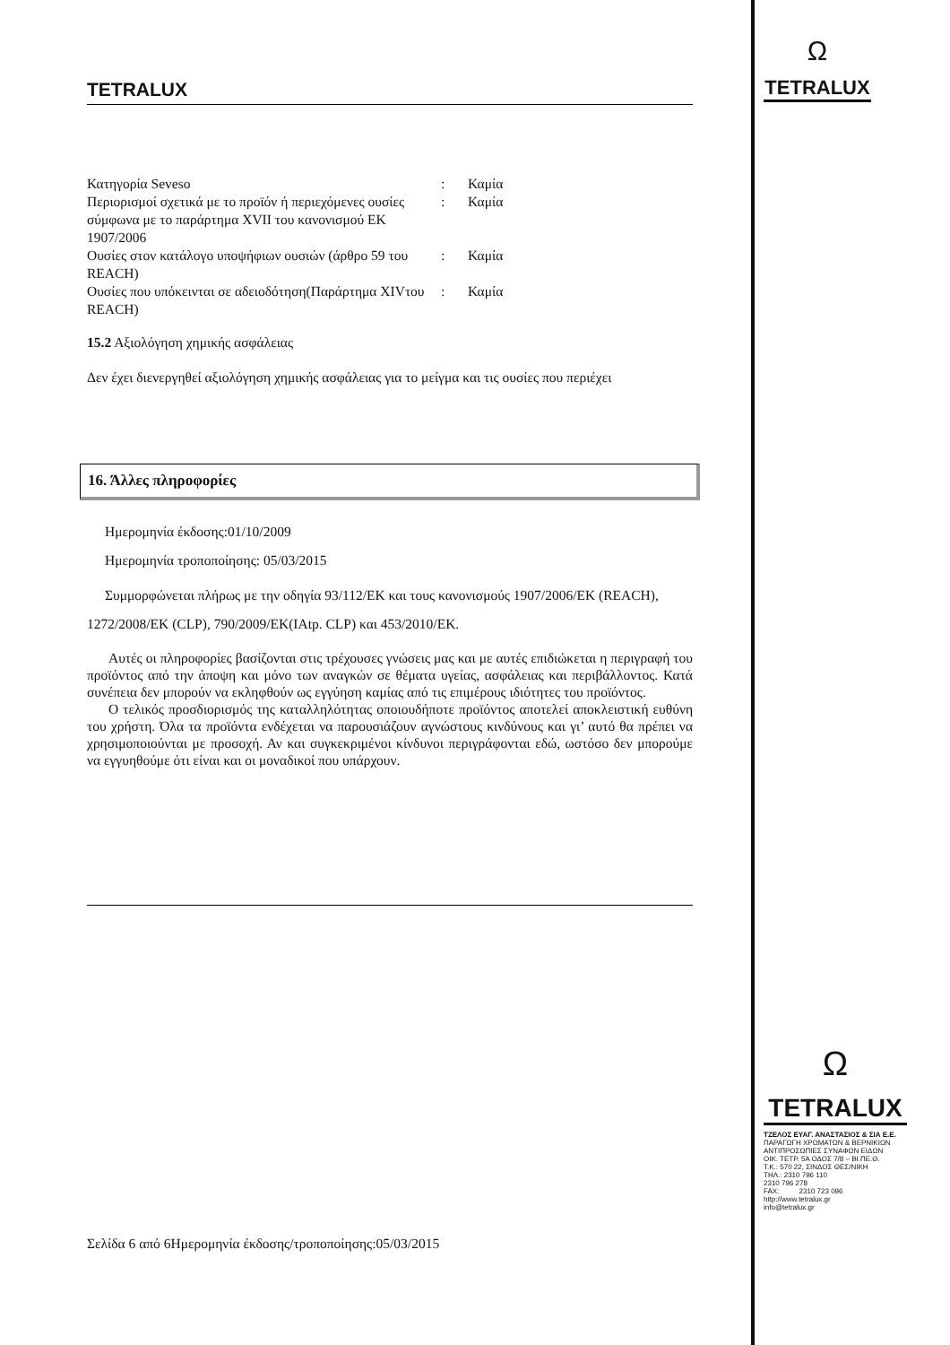Ω
TETRALUX
TETRALUX
| Κατηγορία Seveso | : | Καμία |
| Περιορισμοί σχετικά με το προϊόν ή περιεχόμενες ουσίες σύμφωνα με το παράρτημα XVII του κανονισμού ΕΚ 1907/2006 | : | Καμία |
| Ουσίες στον κατάλογο υποψήφιων ουσιών (άρθρο 59 του REACH) | : | Καμία |
| Ουσίες που υπόκεινται σε αδειοδότηση(Παράρτημα XIVτου REACH) | : | Καμία |
15.2 Αξιολόγηση χημικής ασφάλειας
Δεν έχει διενεργηθεί αξιολόγηση χημικής ασφάλειας για το μείγμα και τις ουσίες που περιέχει
16. Άλλες πληροφορίες
Ημερομηνία έκδοσης:01/10/2009
Ημερομηνία τροποποίησης: 05/03/2015
Συμμορφώνεται πλήρως με την οδηγία 93/112/ΕΚ και τους κανονισμούς 1907/2006/ΕΚ (REACH), 1272/2008/ΕΚ (CLP), 790/2009/ΕΚ(IAtp. CLP) και 453/2010/ΕΚ.
Αυτές οι πληροφορίες βασίζονται στις τρέχουσες γνώσεις μας και με αυτές επιδιώκεται η περιγραφή του προϊόντος από την άποψη και μόνο των αναγκών σε θέματα υγείας, ασφάλειας και περιβάλλοντος. Κατά συνέπεια δεν μπορούν να εκληφθούν ως εγγύηση καμίας από τις επιμέρους ιδιότητες του προϊόντος.
Ο τελικός προσδιορισμός της καταλληλότητας οποιουδήποτε προϊόντος αποτελεί αποκλειστική ευθύνη του χρήστη. Όλα τα προϊόντα ενδέχεται να παρουσιάζουν αγνώστους κινδύνους και γι’ αυτό θα πρέπει να χρησιμοποιούνται με προσοχή. Αν και συγκεκριμένοι κίνδυνοι περιγράφονται εδώ, ωστόσο δεν μπορούμε να εγγυηθούμε ότι είναι και οι μοναδικοί που υπάρχουν.
Σελίδα 6 από 6Ημερομηνία έκδοσης/τροποποίησης:05/03/2015
Ω
TETRALUX
ΤΖΕΛΟΣ ΕΥΑΓ. ΑΝΑΣΤΑΣΙΟΣ & ΣΙΑ Ε.Ε.
ΠΑΡΑΓΩΓΗ ΧΡΩΜΑΤΩΝ & ΒΕΡΝΙΚΙΩΝ
ΑΝΤΙΠΡΟΣΩΠΙΕΣ ΣΥΝΑΦΩΝ ΕΙΔΩΝ
ΟΙΚ. ΤΕΤΡ. 5Α ΟΔΟΣ 7/8 – ΒΙ.ΠΕ.Θ.
Τ.Κ.: 570 22, ΣΙΝΔΟΣ ΘΕΣ/ΝΙΚΗ
ΤΗΛ.: 2310 796 110
2310 796 278
FAX: 2310 723 096
http://www.tetralux.gr
info@tetralux.gr